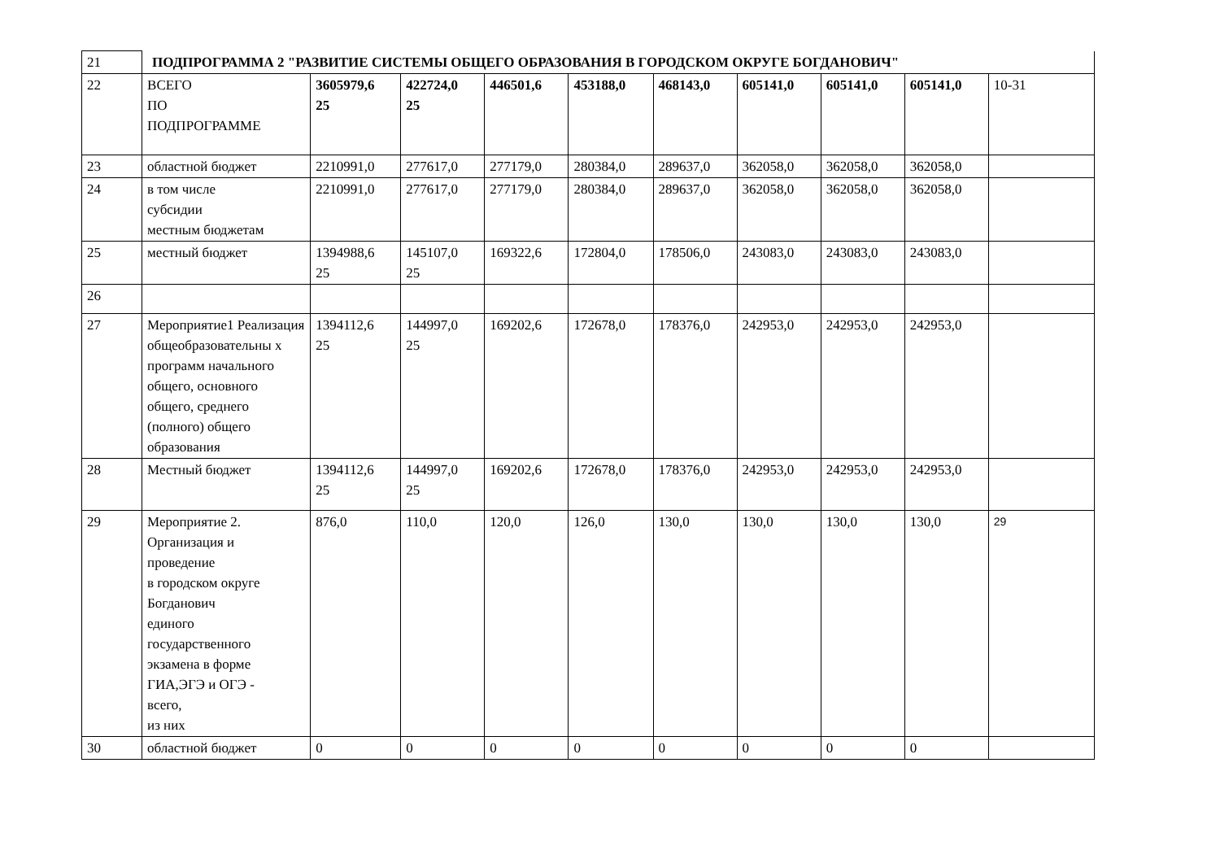| 21 | ПОДПРОГРАММА 2 "РАЗВИТИЕ СИСТЕМЫ ОБЩЕГО ОБРАЗОВАНИЯ В ГОРОДСКОМ ОКРУГЕ БОГДАНОВИЧ" | | | | | | | | | |
| 22 | ВСЕГО ПО ПОДПРОГРАММЕ | 3605979,6 25 | 422724,0 25 | 446501,6 | 453188,0 | 468143,0 | 605141,0 | 605141,0 | 605141,0 | 10-31 |
| 23 | областной бюджет | 2210991,0 | 277617,0 | 277179,0 | 280384,0 | 289637,0 | 362058,0 | 362058,0 | 362058,0 | |
| 24 | в том числе субсидии местным бюджетам | 2210991,0 | 277617,0 | 277179,0 | 280384,0 | 289637,0 | 362058,0 | 362058,0 | 362058,0 | |
| 25 | местный бюджет | 1394988,6 25 | 145107,0 25 | 169322,6 | 172804,0 | 178506,0 | 243083,0 | 243083,0 | 243083,0 | |
| 26 | | | | | | | | | | |
| 27 | Мероприятие1 Реализация общеобразовательны х программ начального общего, основного общего, среднего (полного) общего образования | 1394112,6 25 | 144997,0 25 | 169202,6 | 172678,0 | 178376,0 | 242953,0 | 242953,0 | 242953,0 | |
| 28 | Местный бюджет | 1394112,6 25 | 144997,0 25 | 169202,6 | 172678,0 | 178376,0 | 242953,0 | 242953,0 | 242953,0 | |
| 29 | Мероприятие 2. Организация и проведение в городском округе Богданович единого государственного экзамена в форме ГИА,ЭГЭ и ОГЭ - всего, из них | 876,0 | 110,0 | 120,0 | 126,0 | 130,0 | 130,0 | 130,0 | 130,0 | 29 |
| 30 | областной бюджет | 0 | 0 | 0 | 0 | 0 | 0 | 0 | 0 | |